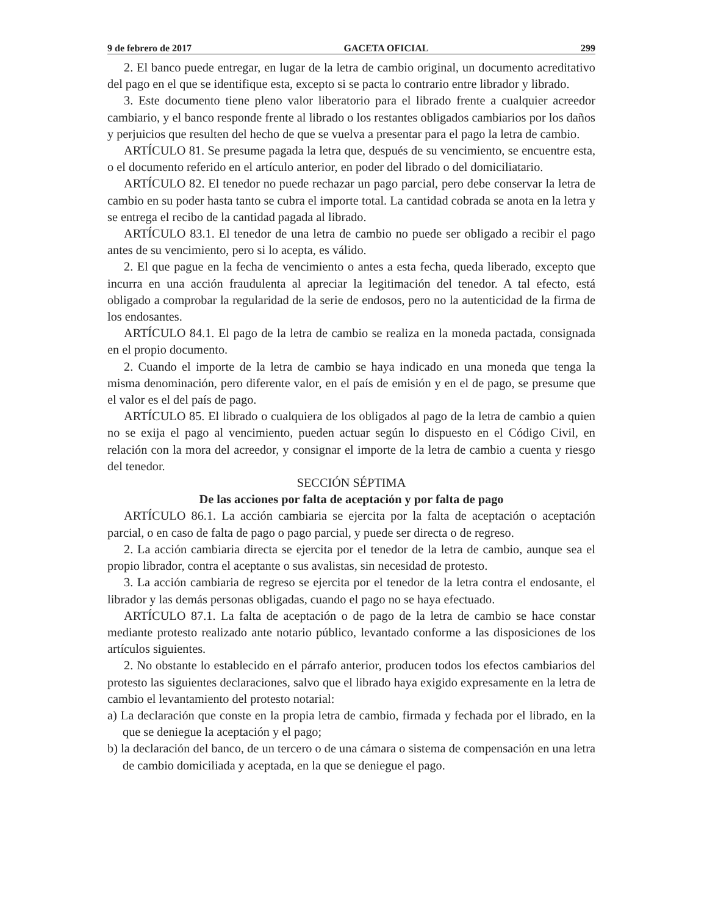9 de febrero de 2017 GACETA OFICIAL 299
2. El banco puede entregar, en lugar de la letra de cambio original, un documento acreditativo del pago en el que se identifique esta, excepto si se pacta lo contrario entre librador y librado.
3. Este documento tiene pleno valor liberatorio para el librado frente a cualquier acreedor cambiario, y el banco responde frente al librado o los restantes obligados cambiarios por los daños y perjuicios que resulten del hecho de que se vuelva a presentar para el pago la letra de cambio.
ARTÍCULO 81. Se presume pagada la letra que, después de su vencimiento, se encuentre esta, o el documento referido en el artículo anterior, en poder del librado o del domiciliatario.
ARTÍCULO 82. El tenedor no puede rechazar un pago parcial, pero debe conservar la letra de cambio en su poder hasta tanto se cubra el importe total. La cantidad cobrada se anota en la letra y se entrega el recibo de la cantidad pagada al librado.
ARTÍCULO 83.1. El tenedor de una letra de cambio no puede ser obligado a recibir el pago antes de su vencimiento, pero si lo acepta, es válido.
2. El que pague en la fecha de vencimiento o antes a esta fecha, queda liberado, excepto que incurra en una acción fraudulenta al apreciar la legitimación del tenedor. A tal efecto, está obligado a comprobar la regularidad de la serie de endosos, pero no la autenticidad de la firma de los endosantes.
ARTÍCULO 84.1. El pago de la letra de cambio se realiza en la moneda pactada, consignada en el propio documento.
2. Cuando el importe de la letra de cambio se haya indicado en una moneda que tenga la misma denominación, pero diferente valor, en el país de emisión y en el de pago, se presume que el valor es el del país de pago.
ARTÍCULO 85. El librado o cualquiera de los obligados al pago de la letra de cambio a quien no se exija el pago al vencimiento, pueden actuar según lo dispuesto en el Código Civil, en relación con la mora del acreedor, y consignar el importe de la letra de cambio a cuenta y riesgo del tenedor.
SECCIÓN SÉPTIMA
De las acciones por falta de aceptación y por falta de pago
ARTÍCULO 86.1. La acción cambiaria se ejercita por la falta de aceptación o aceptación parcial, o en caso de falta de pago o pago parcial, y puede ser directa o de regreso.
2. La acción cambiaria directa se ejercita por el tenedor de la letra de cambio, aunque sea el propio librador, contra el aceptante o sus avalistas, sin necesidad de protesto.
3. La acción cambiaria de regreso se ejercita por el tenedor de la letra contra el endosante, el librador y las demás personas obligadas, cuando el pago no se haya efectuado.
ARTÍCULO 87.1. La falta de aceptación o de pago de la letra de cambio se hace constar mediante protesto realizado ante notario público, levantado conforme a las disposiciones de los artículos siguientes.
2. No obstante lo establecido en el párrafo anterior, producen todos los efectos cambiarios del protesto las siguientes declaraciones, salvo que el librado haya exigido expresamente en la letra de cambio el levantamiento del protesto notarial:
a) La declaración que conste en la propia letra de cambio, firmada y fechada por el librado, en la que se deniegue la aceptación y el pago;
b) la declaración del banco, de un tercero o de una cámara o sistema de compensación en una letra de cambio domiciliada y aceptada, en la que se deniegue el pago.